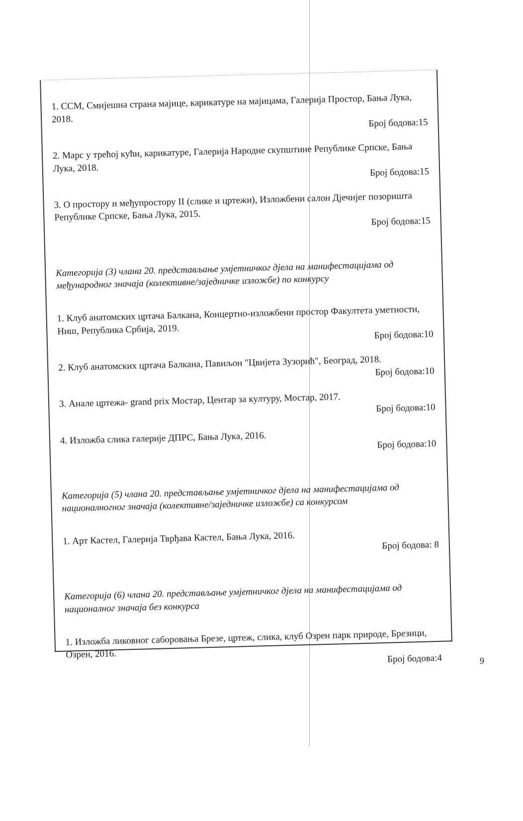1. ССМ, Смијешна страна мајице, карикатуре на мајицама, Галерија Простор, Бања Лука, 2018.
Број бодова:15
2. Марс у трећој кући, карикатуре, Галерија Народне скупштине Републике Српске, Бања Лука, 2018.
Број бодова:15
3. О простору и међупростору II (слике и цртежи), Изложбени салон Дјечијег позоришта Републике Српске, Бања Лука, 2015.
Број бодова:15
Категорија (3) члана 20. представљање умјетничког дјела на манифестацијама од међународног значаја (колективне/заједничке изложбе) по конкурсу
1. Клуб анатомских цртача Балкана, Концертно-изложбени простор Факултета уметности, Ниш, Република Србија, 2019.
Број бодова:10
2. Клуб анатомских цртача Балкана, Павиљон "Цвијета Зузорић", Београд, 2018.
Број бодова:10
3. Анале цртежа- grand prix Мостар, Центар за културу, Мостар, 2017.
Број бодова:10
4. Изложба слика галерије ДПРС, Бања Лука, 2016.
Број бодова:10
Категорија (5) члана 20. представљање умјетничког дјела на манифестацијама од националногног значаја (колективне/заједничке изложбе) са конкурсом
1. Арт Кастел, Галерија Тврђава Кастел, Бања Лука, 2016.
Број бодова: 8
Категорија (6) члана 20. представљање умјетничког дјела на манифестацијама од националног значаја без конкурса
1. Изложба ликовног саборовања Брезе, цртеж, слика, клуб Озрен парк природе, Брезици, Озрен, 2016.
Број бодова:4
9